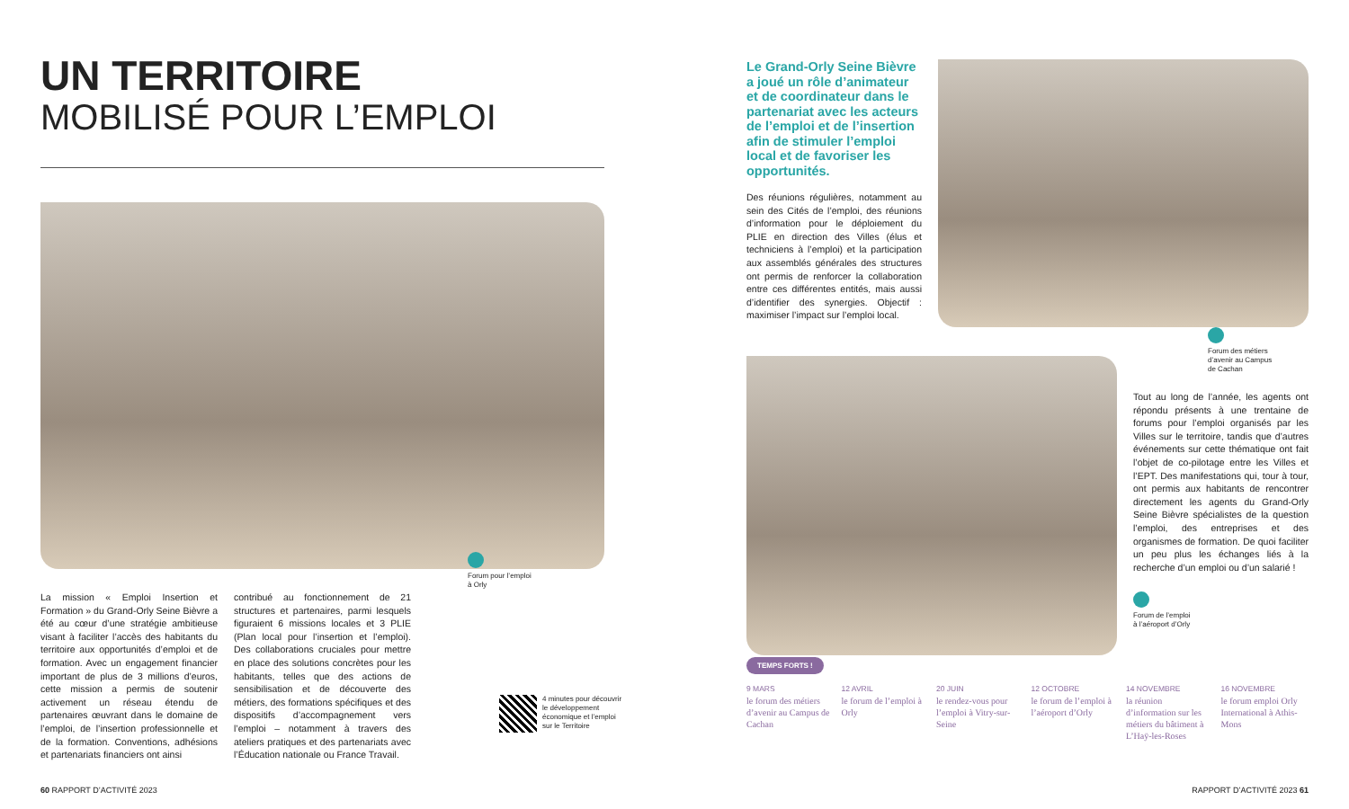UN TERRITOIRE
MOBILISÉ POUR L’EMPLOI
La mission « Emploi Insertion et Formation » du Grand-Orly Seine Bièvre a été au cœur d’une stratégie ambitieuse visant à faciliter l’accès des habitants du territoire aux opportunités d’emploi et de formation. Avec un engagement financier important de plus de 3 millions d’euros, cette mission a permis de soutenir activement un réseau étendu de partenaires œuvrant dans le domaine de l’emploi, de l’insertion professionnelle et de la formation. Conventions, adhésions et partenariats financiers ont ainsi
contribué au fonctionnement de 21 structures et partenaires, parmi lesquels figuraient 6 missions locales et 3 PLIE (Plan local pour l’insertion et l’emploi). Des collaborations cruciales pour mettre en place des solutions concrètes pour les habitants, telles que des actions de sensibilisation et de découverte des métiers, des formations spécifiques et des dispositifs d’accompagnement vers l’emploi – notamment à travers des ateliers pratiques et des partenariats avec l’Éducation nationale ou France Travail.
Forum pour l’emploi
à Orly
4 minutes pour découvrir
le développement
économique et l’emploi
sur le Territoire
60 RAPPORT D’ACTIVITÉ 2023
Le Grand-Orly Seine Bièvre a joué un rôle d’animateur et de coordinateur dans le partenariat avec les acteurs de l’emploi et de l’insertion afin de stimuler l’emploi local et de favoriser les opportunités.
Des réunions régulières, notamment au sein des Cités de l’emploi, des réunions d’information pour le déploiement du PLIE en direction des Villes (élus et techniciens à l’emploi) et la participation aux assemblés générales des structures ont permis de renforcer la collaboration entre ces différentes entités, mais aussi d’identifier des synergies. Objectif : maximiser l’impact sur l’emploi local.
Forum des métiers
d’avenir au Campus
de Cachan
TEMPS FORTS !
Tout au long de l’année, les agents ont répondu présents à une trentaine de forums pour l’emploi organisés par les Villes sur le territoire, tandis que d’autres événements sur cette thématique ont fait l’objet de co-pilotage entre les Villes et l’EPT. Des manifestations qui, tour à tour, ont permis aux habitants de rencontrer directement les agents du Grand-Orly Seine Bièvre spécialistes de la question l’emploi, des entreprises et des organismes de formation. De quoi faciliter un peu plus les échanges liés à la recherche d’un emploi ou d’un salarié !
Forum de l’emploi
à l’aéroport d’Orly
9 MARS
le forum des métiers d’avenir au Campus de Cachan
12 AVRIL
le forum de l’emploi à Orly
20 JUIN
le rendez-vous pour l’emploi à Vitry-sur-Seine
12 OCTOBRE
le forum de l’emploi à l’aéroport d’Orly
14 NOVEMBRE
la réunion d’information sur les métiers du bâtiment à L’Haÿ-les-Roses
16 NOVEMBRE
le forum emploi Orly International à Athis-Mons
RAPPORT D’ACTIVITÉ 2023 61